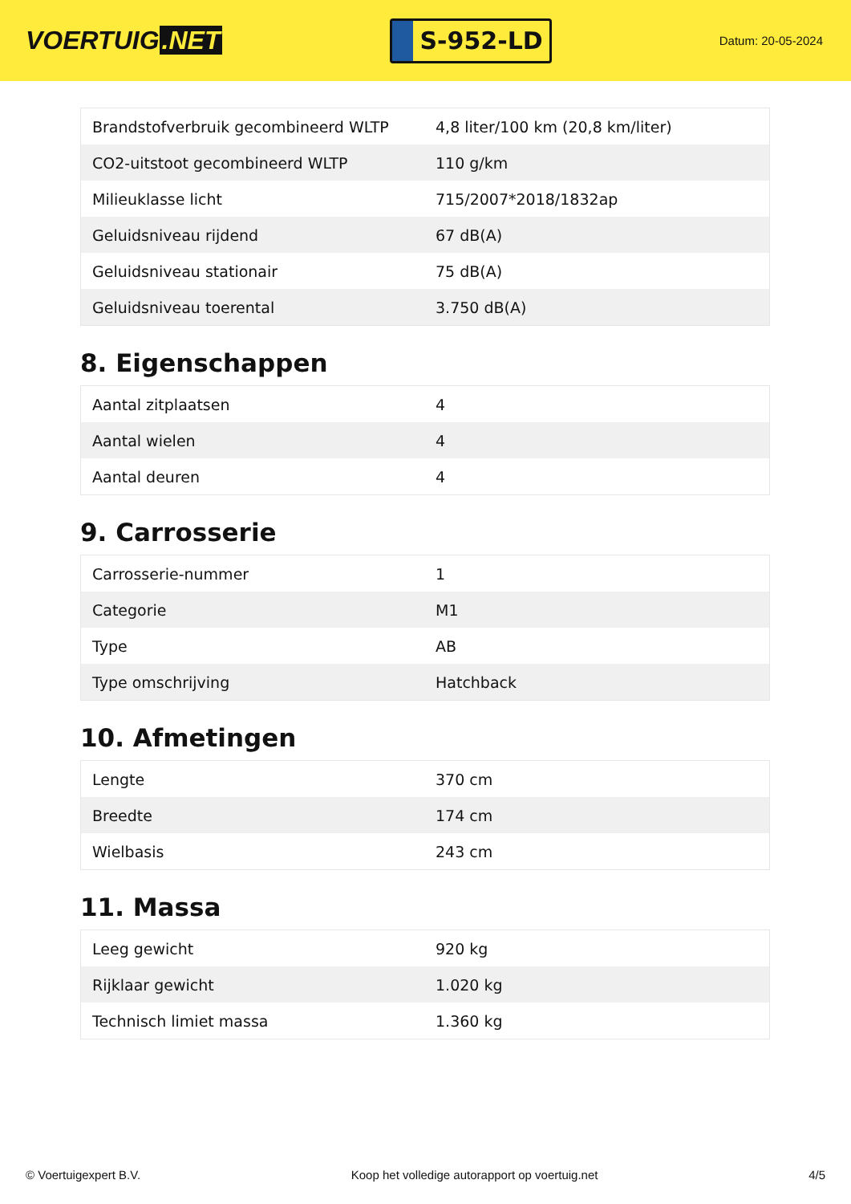VOERTUIG.NET
S-952-LD
Datum: 20-05-2024
| Brandstofverbruik gecombineerd WLTP | 4,8 liter/100 km (20,8 km/liter) |
| CO2-uitstoot gecombineerd WLTP | 110 g/km |
| Milieuklasse licht | 715/2007*2018/1832ap |
| Geluidsniveau rijdend | 67 dB(A) |
| Geluidsniveau stationair | 75 dB(A) |
| Geluidsniveau toerental | 3.750 dB(A) |
8. Eigenschappen
| Aantal zitplaatsen | 4 |
| Aantal wielen | 4 |
| Aantal deuren | 4 |
9. Carrosserie
| Carrosserie-nummer | 1 |
| Categorie | M1 |
| Type | AB |
| Type omschrijving | Hatchback |
10. Afmetingen
| Lengte | 370 cm |
| Breedte | 174 cm |
| Wielbasis | 243 cm |
11. Massa
| Leeg gewicht | 920 kg |
| Rijklaar gewicht | 1.020 kg |
| Technisch limiet massa | 1.360 kg |
© Voertuigexpert B.V. Koop het volledige autorapport op voertuig.net 4/5